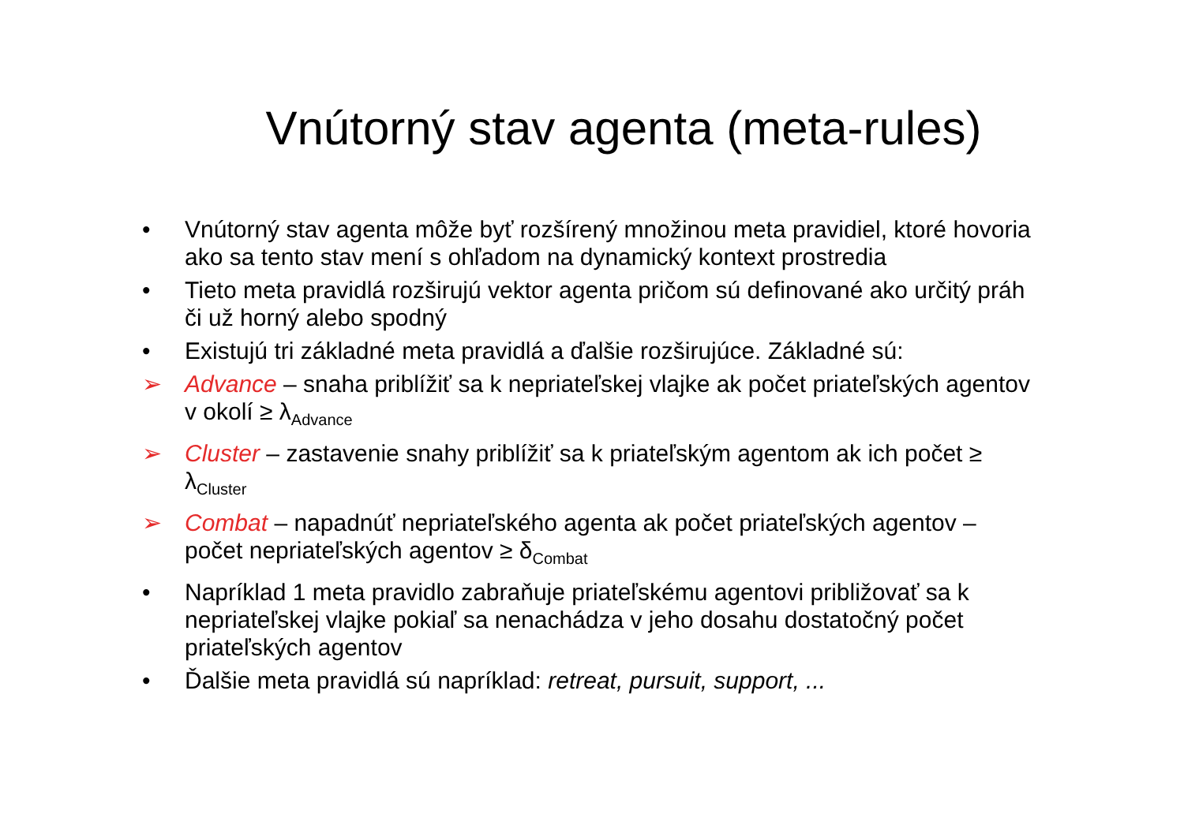Vnútorný stav agenta (meta-rules)
• Vnútorný stav agenta môže byť rozšírený množinou meta pravidiel, ktoré hovoria ako sa tento stav mení s ohľadom na dynamický kontext prostredia
• Tieto meta pravidlá rozširujú vektor agenta pričom sú definované ako určitý práh či už horný alebo spodný
• Existujú tri základné meta pravidlá a ďalšie rozširujúce. Základné sú:
➢ Advance – snaha priblížiť sa k nepriateľskej vlajke ak počet priateľských agentov v okolí ≥ λ<sub>Advance</sub>
➢ Cluster – zastavenie snahy priblížiť sa k priateľským agentom ak ich počet ≥ λ<sub>Cluster</sub>
➢ Combat – napadnúť nepriateľského agenta ak počet priateľských agentov – počet nepriateľských agentov ≥ δ<sub>Combat</sub>
• Napríklad 1 meta pravidlo zabraňuje priateľskému agentovi približovať sa k nepriateľskej vlajke pokiaľ sa nenachádza v jeho dosahu dostatočný počet priateľských agentov
• Ďalšie meta pravidlá sú napríklad: retreat, pursuit, support, ...